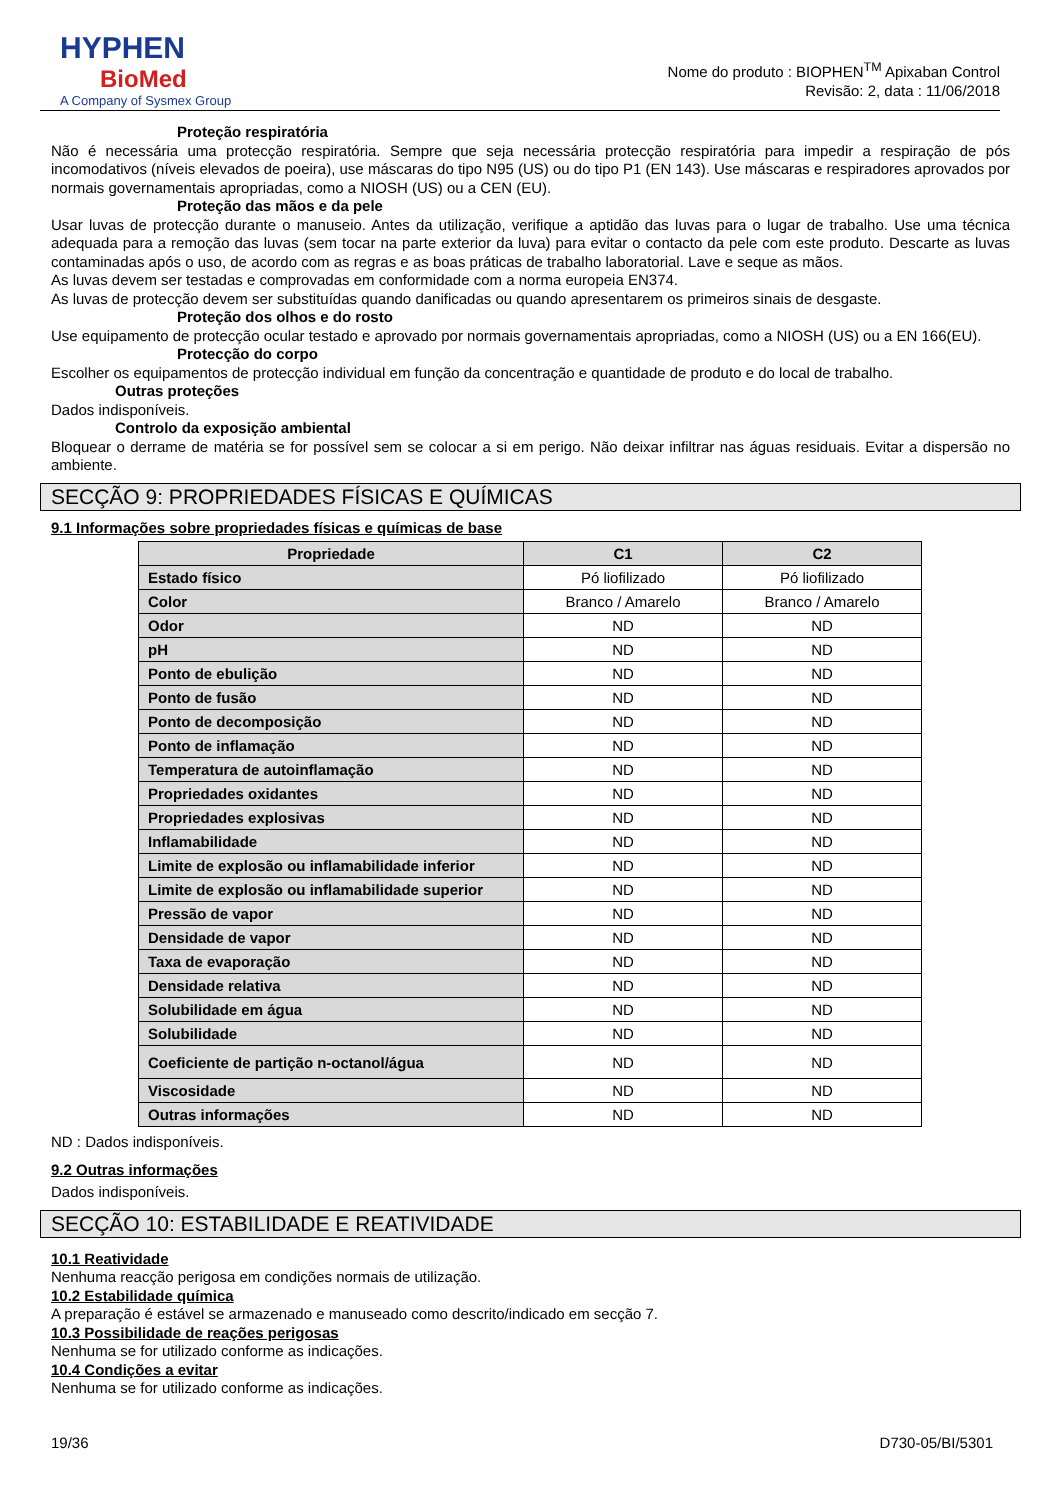HYPHEN
BioMed
A Company of Sysmex Group
Nome do produto : BIOPHEN<sup>TM</sup> Apixaban Control
Revisão: 2, data : 11/06/2018
Proteção respiratória
Não é necessária uma protecção respiratória. Sempre que seja necessária protecção respiratória para impedir a respiração de pós incomodativos (níveis elevados de poeira), use máscaras do tipo N95 (US) ou do tipo P1 (EN 143). Use máscaras e respiradores aprovados por normais governamentais apropriadas, como a NIOSH (US) ou a CEN (EU).
Proteção das mãos e da pele
Usar luvas de protecção durante o manuseio. Antes da utilização, verifique a aptidão das luvas para o lugar de trabalho. Use uma técnica adequada para a remoção das luvas (sem tocar na parte exterior da luva) para evitar o contacto da pele com este produto. Descarte as luvas contaminadas após o uso, de acordo com as regras e as boas práticas de trabalho laboratorial. Lave e seque as mãos.
As luvas devem ser testadas e comprovadas em conformidade com a norma europeia EN374.
As luvas de protecção devem ser substituídas quando danificadas ou quando apresentarem os primeiros sinais de desgaste.
Proteção dos olhos e do rosto
Use equipamento de protecção ocular testado e aprovado por normais governamentais apropriadas, como a NIOSH (US) ou a EN 166(EU).
Protecção do corpo
Escolher os equipamentos de protecção individual em função da concentração e quantidade de produto e do local de trabalho.
Outras proteções
Dados indisponíveis.
Controlo da exposição ambiental
Bloquear o derrame de matéria se for possível sem se colocar a si em perigo. Não deixar infiltrar nas águas residuais. Evitar a dispersão no ambiente.
SECÇÃO 9: PROPRIEDADES FÍSICAS E QUÍMICAS
9.1 Informações sobre propriedades físicas e químicas de base
| Propriedade | C1 | C2 |
| --- | --- | --- |
| Estado físico | Pó liofilizado | Pó liofilizado |
| Color | Branco / Amarelo | Branco / Amarelo |
| Odor | ND | ND |
| pH | ND | ND |
| Ponto de ebulição | ND | ND |
| Ponto de fusão | ND | ND |
| Ponto de decomposição | ND | ND |
| Ponto de inflamação | ND | ND |
| Temperatura de autoinflamação | ND | ND |
| Propriedades oxidantes | ND | ND |
| Propriedades explosivas | ND | ND |
| Inflamabilidade | ND | ND |
| Limite de explosão ou inflamabilidade inferior | ND | ND |
| Limite de explosão ou inflamabilidade superior | ND | ND |
| Pressão de vapor | ND | ND |
| Densidade de vapor | ND | ND |
| Taxa de evaporação | ND | ND |
| Densidade relativa | ND | ND |
| Solubilidade em água | ND | ND |
| Solubilidade | ND | ND |
| Coeficiente de partição n-octanol/água | ND | ND |
| Viscosidade | ND | ND |
| Outras informações | ND | ND |
ND : Dados indisponíveis.
9.2 Outras informações
Dados indisponíveis.
SECÇÃO 10: ESTABILIDADE E REATIVIDADE
10.1 Reatividade
Nenhuma reacção perigosa em condições normais de utilização.
10.2 Estabilidade química
A preparação é estável se armazenado e manuseado como descrito/indicado em secção 7.
10.3 Possibilidade de reações perigosas
Nenhuma se for utilizado conforme as indicações.
10.4 Condições a evitar
Nenhuma se for utilizado conforme as indicações.
19/36 D730-05/BI/5301